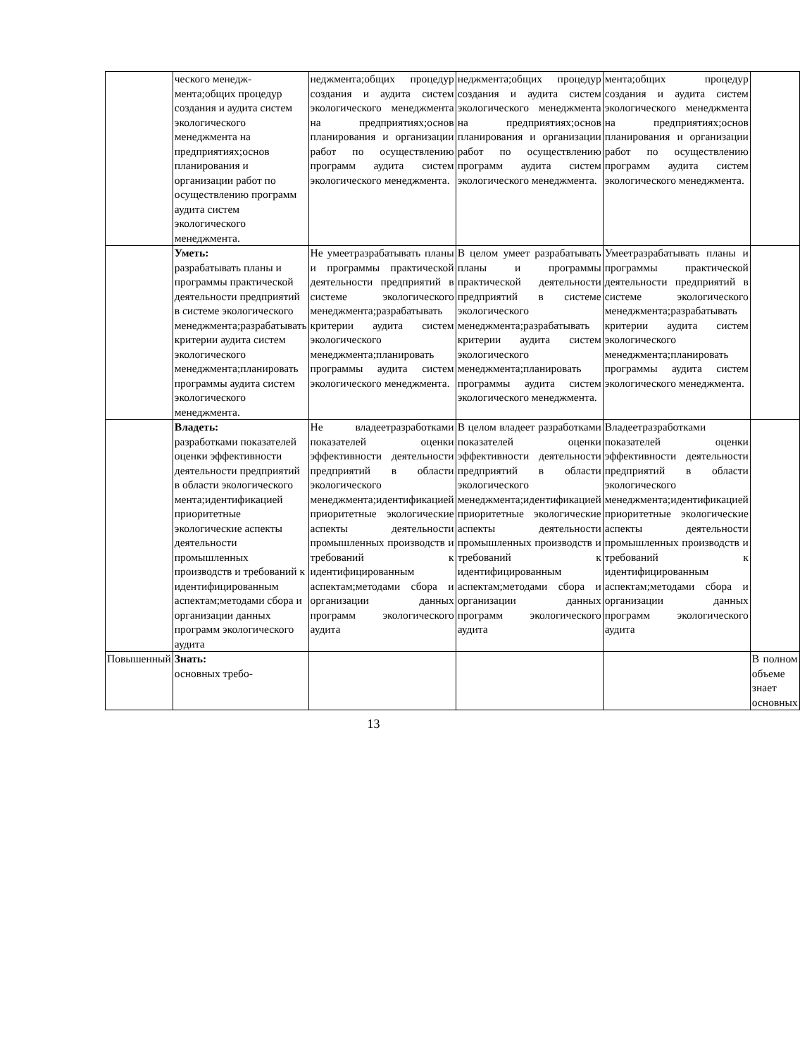| | ческого менедж-мента;общих процедур создания и аудита систем экологического менеджмента на предприятиях;основ планирования и организации работ по осуществлению программ аудита систем экологического менеджмента. | неджмента;общих процедур создания и аудита систем экологического менеджмента на предприятиях;основ планирования и организации работ по осуществлению программ аудита систем экологического менеджмента. | неджмента;общих процедур создания и аудита систем экологического менеджмента на предприятиях;основ планирования и организации работ по осуществлению программ аудита систем экологического менеджмента. | мента;общих процедур создания и аудита систем экологического менеджмента на предприятиях;основ планирования и организации работ по осуществлению программ аудита систем экологического менеджмента. | |
| | Уметь: разрабатывать планы и программы практической деятельности предприятий в системе экологического менеджмента;разрабатывать критерии аудита систем экологического менеджмента;планировать программы аудита систем экологического менеджмента. | Не умеетразрабатывать планы и программы практической деятельности предприятий в системе экологического менеджмента;разрабатывать критерии аудита систем экологического менеджмента;планировать программы аудита систем экологического менеджмента. | В целом умеет разрабатывать планы и программы практической деятельности предприятий в системе экологического менеджмента;разрабатывать критерии аудита систем экологического менеджмента;планировать программы аудита систем экологического менеджмента. | Умеетразрабатывать планы и программы практической деятельности предприятий в системе экологического менеджмента;разрабатывать критерии аудита систем экологического менеджмента;планировать программы аудита систем экологического менеджмента. | |
| | Владеть: разработками показателей оценки эффективности деятельности предприятий в области экологического мента;идентификацией приоритетные экологические аспекты деятельности промышленных производств и требований к идентифицированным аспектам;методами сбора и организации данных программ экологического аудита | Не владеетразработками показателей оценки эффективности деятельности предприятий в области экологического менеджмента;идентификацией приоритетные экологические аспекты деятельности промышленных производств и требований к идентифицированным аспектам;методами сбора и организации данных программ экологического аудита | В целом владеет разработками показателей оценки эффективности деятельности предприятий в области экологического менеджмента;идентификацией приоритетные экологические аспекты деятельности промышленных производств и требований к идентифицированным аспектам;методами сбора и организации данных программ экологического аудита | Владеетразработками показателей оценки эффективности деятельности предприятий в области экологического менеджмента;идентификацией приоритетные экологические аспекты деятельности промышленных производств и требований к идентифицированным аспектам;методами сбора и организации данных программ экологического аудита | |
| Повышенный | Знать: основных требо- | | | | В полном объеме знает основных |
13